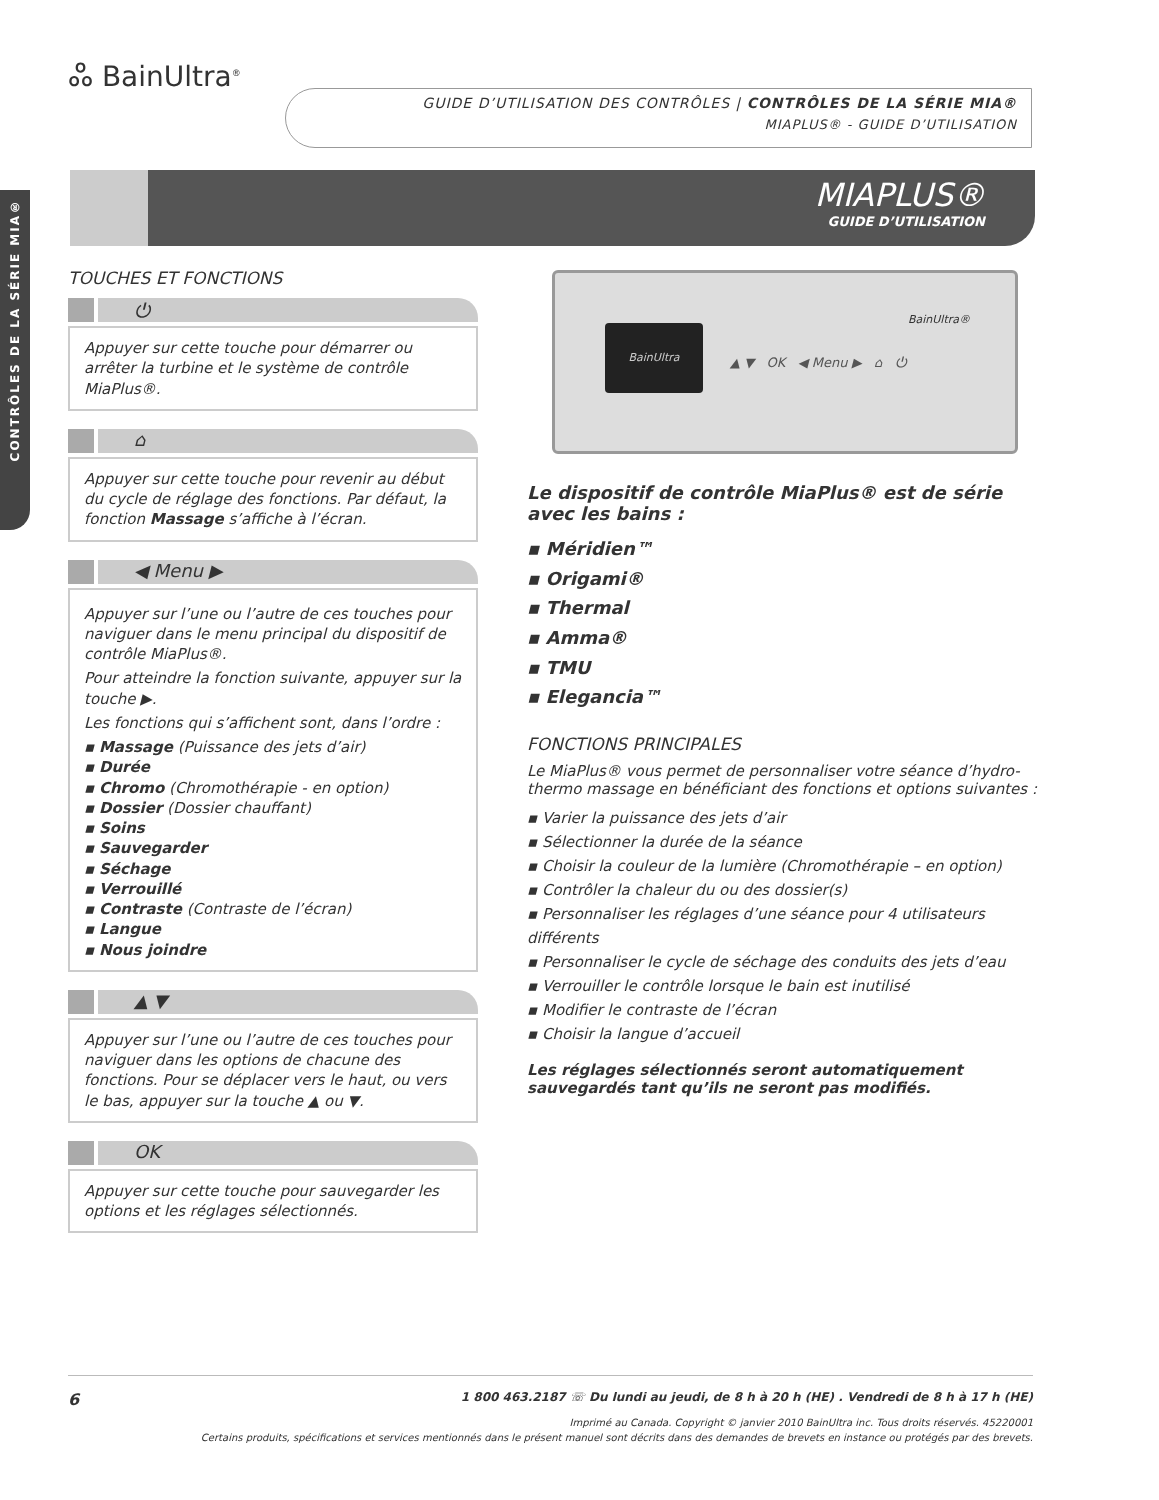CONTRÔLES DE LA SÉRIE MIA®
ஃ BainUltra<sup>®</sup>
GUIDE D’UTILISATION DES CONTRÔLES | CONTRÔLES DE LA SÉRIE MIA®
MIAPLUS® - GUIDE D’UTILISATION
MIAPLUS®
GUIDE D’UTILISATION
TOUCHES ET FONCTIONS
⏻
Appuyer sur cette touche pour démarrer ou arrêter la turbine et le système de contrôle MiaPlus®.
⌂
Appuyer sur cette touche pour revenir au début du cycle de réglage des fonctions. Par défaut, la fonction Massage s’affiche à l’écran.
◀ Menu ▶
Appuyer sur l’une ou l’autre de ces touches pour naviguer dans le menu principal du dispositif de contrôle MiaPlus®.
Pour atteindre la fonction suivante, appuyer sur la touche ▶.
Les fonctions qui s’affichent sont, dans l’ordre :
▪ Massage (Puissance des jets d’air)
▪ Durée
▪ Chromo (Chromothérapie - en option)
▪ Dossier (Dossier chauffant)
▪ Soins
▪ Sauvegarder
▪ Séchage
▪ Verrouillé
▪ Contraste (Contraste de l’écran)
▪ Langue
▪ Nous joindre
▲ ▼
Appuyer sur l’une ou l’autre de ces touches pour naviguer dans les options de chacune des fonctions. Pour se déplacer vers le haut, ou vers le bas, appuyer sur la touche ▲ ou ▼.
OK
Appuyer sur cette touche pour sauvegarder les options et les réglages sélectionnés.
BainUltra
BainUltra®
▲ ▼ OK ◀ Menu ▶ ⌂ ⏻
Le dispositif de contrôle MiaPlus® est de série avec les bains :
▪ Méridien™
▪ Origami®
▪ Thermal
▪ Amma®
▪ TMU
▪ Elegancia™
FONCTIONS PRINCIPALES
Le MiaPlus® vous permet de personnaliser votre séance d’hydro-thermo massage en bénéficiant des fonctions et options suivantes :
▪ Varier la puissance des jets d’air
▪ Sélectionner la durée de la séance
▪ Choisir la couleur de la lumière (Chromothérapie – en option)
▪ Contrôler la chaleur du ou des dossier(s)
▪ Personnaliser les réglages d’une séance pour 4 utilisateurs différents
▪ Personnaliser le cycle de séchage des conduits des jets d’eau
▪ Verrouiller le contrôle lorsque le bain est inutilisé
▪ Modifier le contraste de l’écran
▪ Choisir la langue d’accueil
Les réglages sélectionnés seront automatiquement sauvegardés tant qu’ils ne seront pas modifiés.
6 1 800 463.2187 ☏ Du lundi au jeudi, de 8 h à 20 h (HE) . Vendredi de 8 h à 17 h (HE)
Imprimé au Canada. Copyright © janvier 2010 BainUltra inc. Tous droits réservés. 45220001
Certains produits, spécifications et services mentionnés dans le présent manuel sont décrits dans des demandes de brevets en instance ou protégés par des brevets.